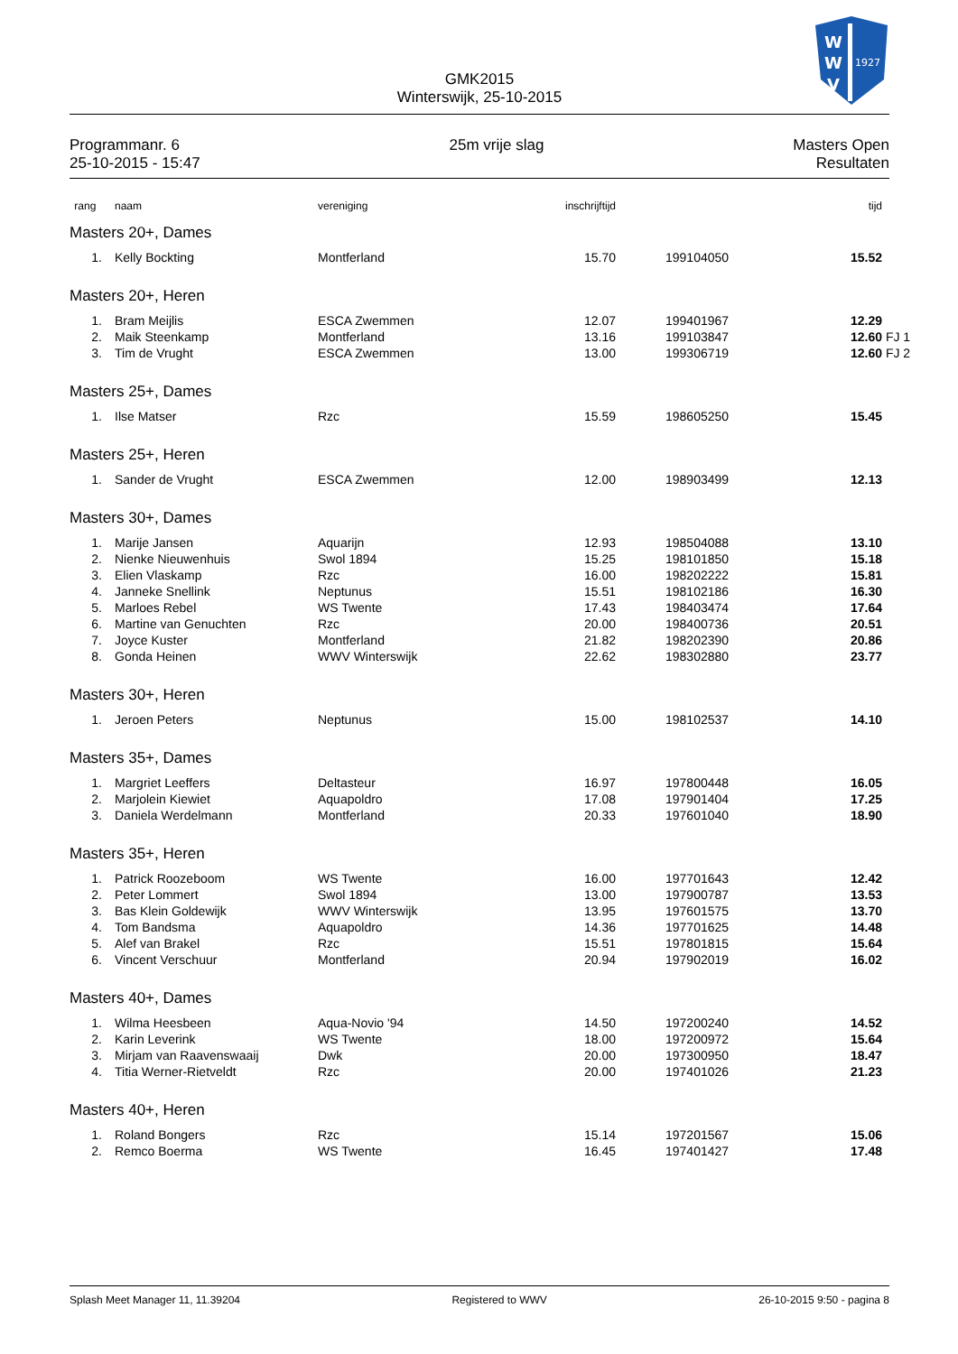GMK2015
Winterswijk, 25-10-2015
W
W
V
1927
Programmanr. 6
25-10-2015 - 15:47
25m vrije slag Masters Open
Resultaten
| rang | naam | vereniging | inschrijftijd | | tijd | |
| --- | --- | --- | --- | --- | --- | --- |
| Masters 20+, Dames | | | | | | |
| 1. | Kelly Bockting | Montferland | 15.70 | 199104050 | 15.52 | |
| Masters 20+, Heren | | | | | | |
| 1. | Bram Meijlis | ESCA Zwemmen | 12.07 | 199401967 | 12.29 | |
| 2. | Maik Steenkamp | Montferland | 13.16 | 199103847 | 12.60 | FJ 1 |
| 3. | Tim de Vrught | ESCA Zwemmen | 13.00 | 199306719 | 12.60 | FJ 2 |
| Masters 25+, Dames | | | | | | |
| 1. | Ilse Matser | Rzc | 15.59 | 198605250 | 15.45 | |
| Masters 25+, Heren | | | | | | |
| 1. | Sander de Vrught | ESCA Zwemmen | 12.00 | 198903499 | 12.13 | |
| Masters 30+, Dames | | | | | | |
| 1. | Marije Jansen | Aquarijn | 12.93 | 198504088 | 13.10 | |
| 2. | Nienke Nieuwenhuis | Swol 1894 | 15.25 | 198101850 | 15.18 | |
| 3. | Elien Vlaskamp | Rzc | 16.00 | 198202222 | 15.81 | |
| 4. | Janneke Snellink | Neptunus | 15.51 | 198102186 | 16.30 | |
| 5. | Marloes Rebel | WS Twente | 17.43 | 198403474 | 17.64 | |
| 6. | Martine van Genuchten | Rzc | 20.00 | 198400736 | 20.51 | |
| 7. | Joyce Kuster | Montferland | 21.82 | 198202390 | 20.86 | |
| 8. | Gonda Heinen | WWV Winterswijk | 22.62 | 198302880 | 23.77 | |
| Masters 30+, Heren | | | | | | |
| 1. | Jeroen Peters | Neptunus | 15.00 | 198102537 | 14.10 | |
| Masters 35+, Dames | | | | | | |
| 1. | Margriet Leeffers | Deltasteur | 16.97 | 197800448 | 16.05 | |
| 2. | Marjolein Kiewiet | Aquapoldro | 17.08 | 197901404 | 17.25 | |
| 3. | Daniela Werdelmann | Montferland | 20.33 | 197601040 | 18.90 | |
| Masters 35+, Heren | | | | | | |
| 1. | Patrick Roozeboom | WS Twente | 16.00 | 197701643 | 12.42 | |
| 2. | Peter Lommert | Swol 1894 | 13.00 | 197900787 | 13.53 | |
| 3. | Bas Klein Goldewijk | WWV Winterswijk | 13.95 | 197601575 | 13.70 | |
| 4. | Tom Bandsma | Aquapoldro | 14.36 | 197701625 | 14.48 | |
| 5. | Alef van Brakel | Rzc | 15.51 | 197801815 | 15.64 | |
| 6. | Vincent Verschuur | Montferland | 20.94 | 197902019 | 16.02 | |
| Masters 40+, Dames | | | | | | |
| 1. | Wilma Heesbeen | Aqua-Novio '94 | 14.50 | 197200240 | 14.52 | |
| 2. | Karin Leverink | WS Twente | 18.00 | 197200972 | 15.64 | |
| 3. | Mirjam van Raavenswaaij | Dwk | 20.00 | 197300950 | 18.47 | |
| 4. | Titia Werner-Rietveldt | Rzc | 20.00 | 197401026 | 21.23 | |
| Masters 40+, Heren | | | | | | |
| 1. | Roland Bongers | Rzc | 15.14 | 197201567 | 15.06 | |
| 2. | Remco Boerma | WS Twente | 16.45 | 197401427 | 17.48 | |
Splash Meet Manager 11, 11.39204
Registered to WWV 26-10-2015 9:50 - pagina 8